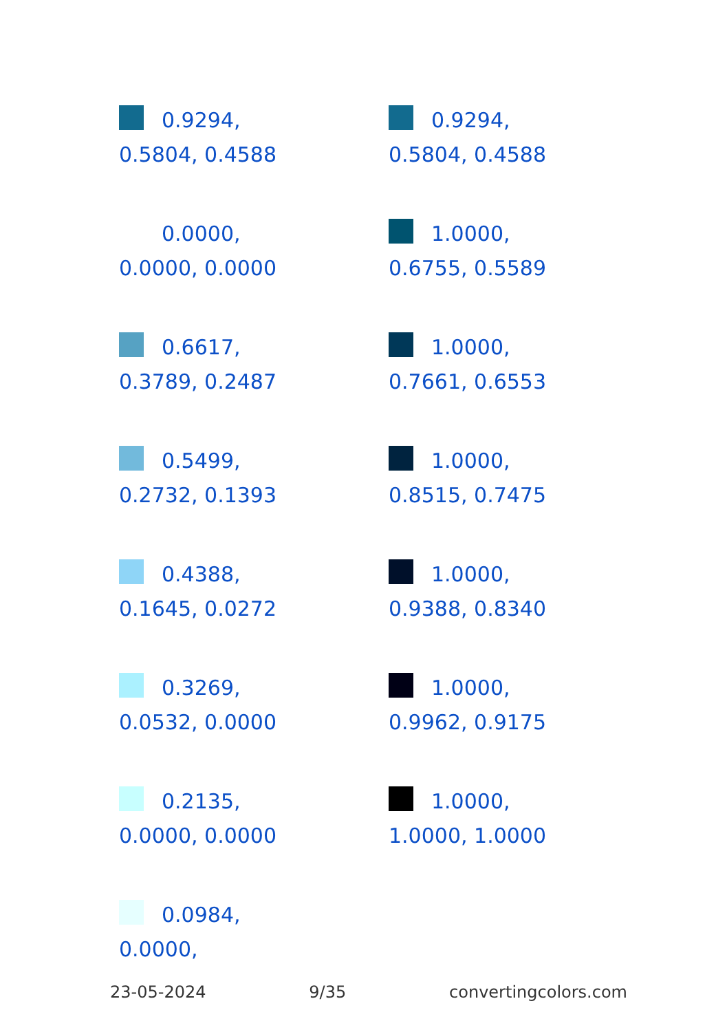0.9294, 0.5804, 0.4588
0.9294, 0.5804, 0.4588
0.0000, 0.0000, 0.0000
1.0000, 0.6755, 0.5589
0.6617, 0.3789, 0.2487
1.0000, 0.7661, 0.6553
0.5499, 0.2732, 0.1393
1.0000, 0.8515, 0.7475
0.4388, 0.1645, 0.0272
1.0000, 0.9388, 0.8340
0.3269, 0.0532, 0.0000
1.0000, 0.9962, 0.9175
0.2135, 0.0000, 0.0000
1.0000, 1.0000, 1.0000
0.0984, 0.0000,
23-05-2024 9/35 convertingcolors.com